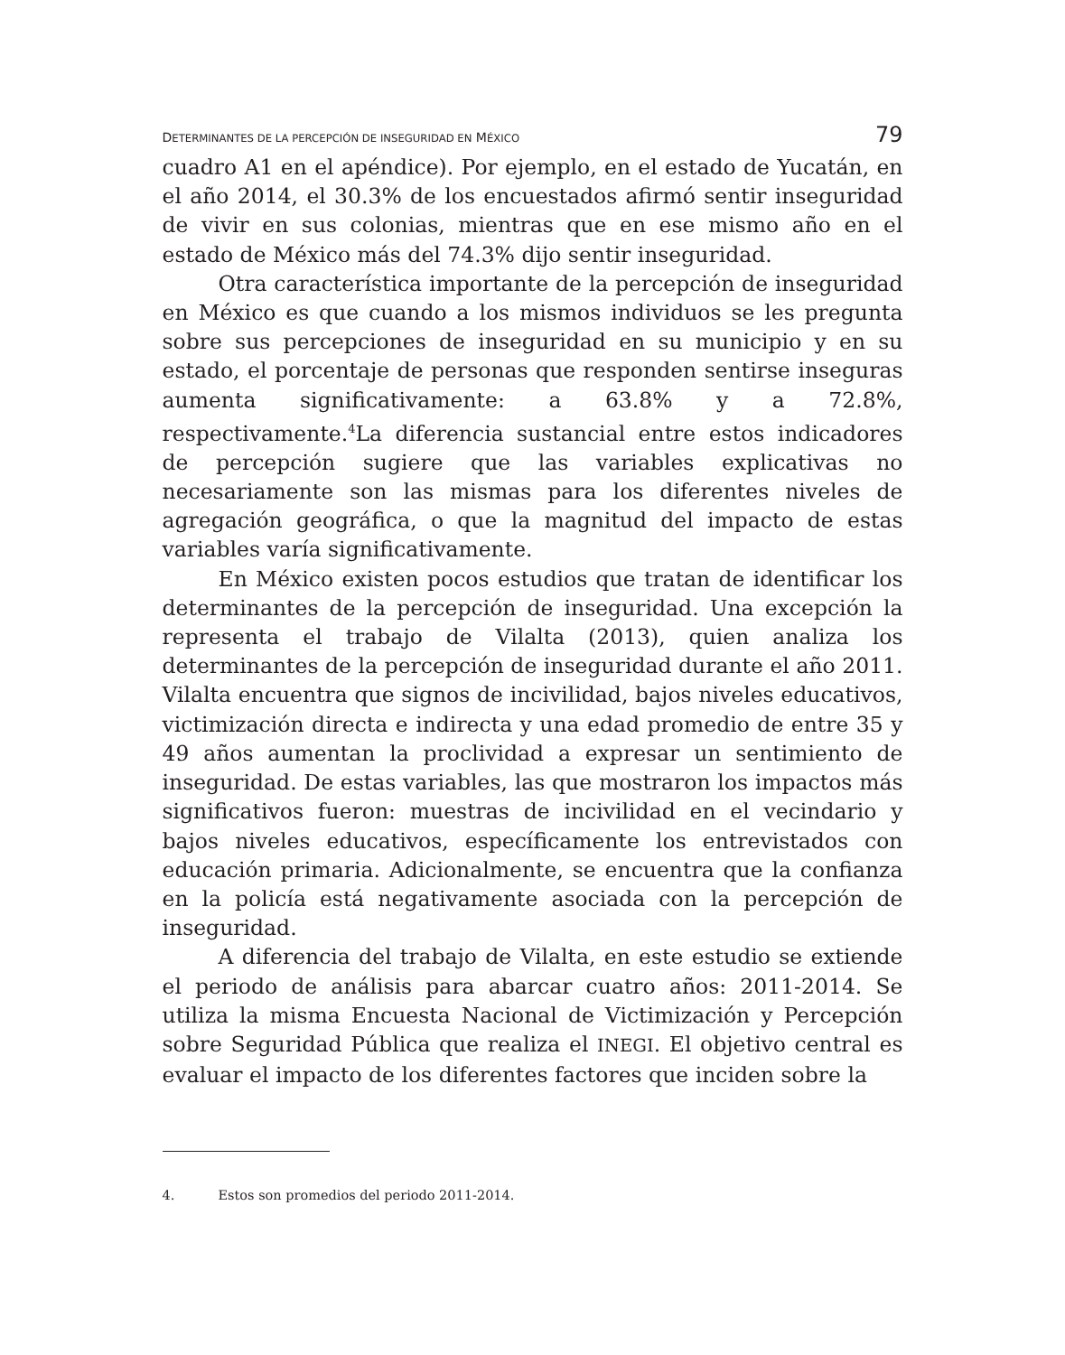DETERMINANTES DE LA PERCEPCIÓN DE INSEGURIDAD EN MÉXICO 79
cuadro A1 en el apéndice). Por ejemplo, en el estado de Yucatán, en el año 2014, el 30.3% de los encuestados afirmó sentir inseguridad de vivir en sus colonias, mientras que en ese mismo año en el estado de México más del 74.3% dijo sentir inseguridad.
Otra característica importante de la percepción de inseguridad en México es que cuando a los mismos individuos se les pregunta sobre sus percepciones de inseguridad en su municipio y en su estado, el porcentaje de personas que responden sentirse inseguras aumenta significativamente: a 63.8% y a 72.8%, respectivamente.<sup>4</sup>La diferencia sustancial entre estos indicadores de percepción sugiere que las variables explicativas no necesariamente son las mismas para los diferentes niveles de agregación geográfica, o que la magnitud del impacto de estas variables varía significativamente.
En México existen pocos estudios que tratan de identificar los determinantes de la percepción de inseguridad. Una excepción la representa el trabajo de Vilalta (2013), quien analiza los determinantes de la percepción de inseguridad durante el año 2011. Vilalta encuentra que signos de incivilidad, bajos niveles educativos, victimización directa e indirecta y una edad promedio de entre 35 y 49 años aumentan la proclividad a expresar un sentimiento de inseguridad. De estas variables, las que mostraron los impactos más significativos fueron: muestras de incivilidad en el vecindario y bajos niveles educativos, específicamente los entrevistados con educación primaria. Adicionalmente, se encuentra que la confianza en la policía está negativamente asociada con la percepción de inseguridad.
A diferencia del trabajo de Vilalta, en este estudio se extiende el periodo de análisis para abarcar cuatro años: 2011-2014. Se utiliza la misma Encuesta Nacional de Victimización y Percepción sobre Seguridad Pública que realiza el INEGI. El objetivo central es evaluar el impacto de los diferentes factores que inciden sobre la
4. Estos son promedios del periodo 2011-2014.